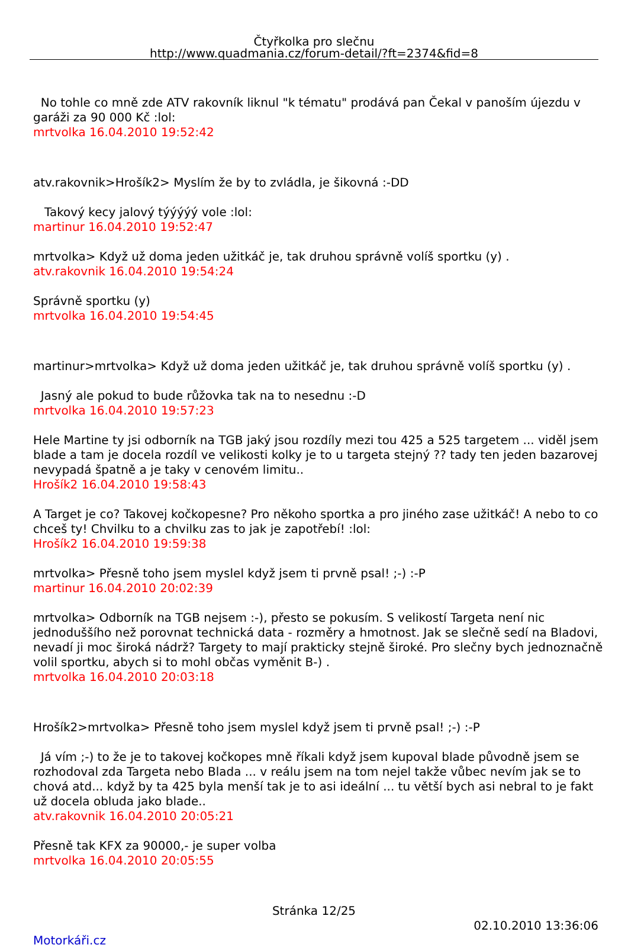Čtyřkolka pro slečnu
http://www.quadmania.cz/forum-detail/?ft=2374&fid=8
No tohle co mně zde ATV rakovník liknul "k tématu" prodává pan Čekal v panoším újezdu v garáži za 90 000 Kč :lol:
mrtvolka 16.04.2010 19:52:42
atv.rakovnik>Hrošík2> Myslím že by to zvládla, je šikovná :-DD
Takový kecy jalový týýýýý vole :lol:
martinur 16.04.2010 19:52:47
mrtvolka> Když už doma jeden užitkáč je, tak druhou správně volíš sportku (y) .
atv.rakovnik 16.04.2010 19:54:24
Správně sportku (y)
mrtvolka 16.04.2010 19:54:45
martinur>mrtvolka> Když už doma jeden užitkáč je, tak druhou správně volíš sportku (y) .
Jasný ale pokud to bude růžovka tak na to nesednu :-D
mrtvolka 16.04.2010 19:57:23
Hele Martine ty jsi odborník na TGB jaký jsou rozdíly mezi tou 425 a 525 targetem ... viděl jsem blade a tam je docela rozdíl ve velikosti kolky je to u targeta stejný ?? tady ten jeden bazarovej nevypadá špatně a je taky v cenovém limitu..
Hrošík2 16.04.2010 19:58:43
A Target je co? Takovej kočkopesne? Pro někoho sportka a pro jiného zase užitkáč! A nebo to co chceš ty! Chvilku to a chvilku zas to jak je zapotřebí! :lol:
Hrošík2 16.04.2010 19:59:38
mrtvolka> Přesně toho jsem myslel když jsem ti prvně psal! ;-) :-P
martinur 16.04.2010 20:02:39
mrtvolka> Odborník na TGB nejsem :-), přesto se pokusím. S velikostí Targeta není nic jednoduššího než porovnat technická data - rozměry a hmotnost. Jak se slečně sedí na Bladovi, nevadí ji moc široká nádrž? Targety to mají prakticky stejně široké. Pro slečny bych jednoznačně volil sportku, abych si to mohl občas vyměnit B-) .
mrtvolka 16.04.2010 20:03:18
Hrošík2>mrtvolka> Přesně toho jsem myslel když jsem ti prvně psal! ;-) :-P
Já vím ;-) to že je to takovej kočkopes mně říkali když jsem kupoval blade původně jsem se rozhodoval zda Targeta nebo Blada ... v reálu jsem na tom nejel takže vůbec nevím jak se to chová atd... když by ta 425 byla menší tak je to asi ideální ... tu větší bych asi nebral to je fakt už docela obluda jako blade..
atv.rakovnik 16.04.2010 20:05:21
Přesně tak KFX za 90000,- je super volba
mrtvolka 16.04.2010 20:05:55
Stránka 12/25
02.10.2010 13:36:06
Motorkáři.cz